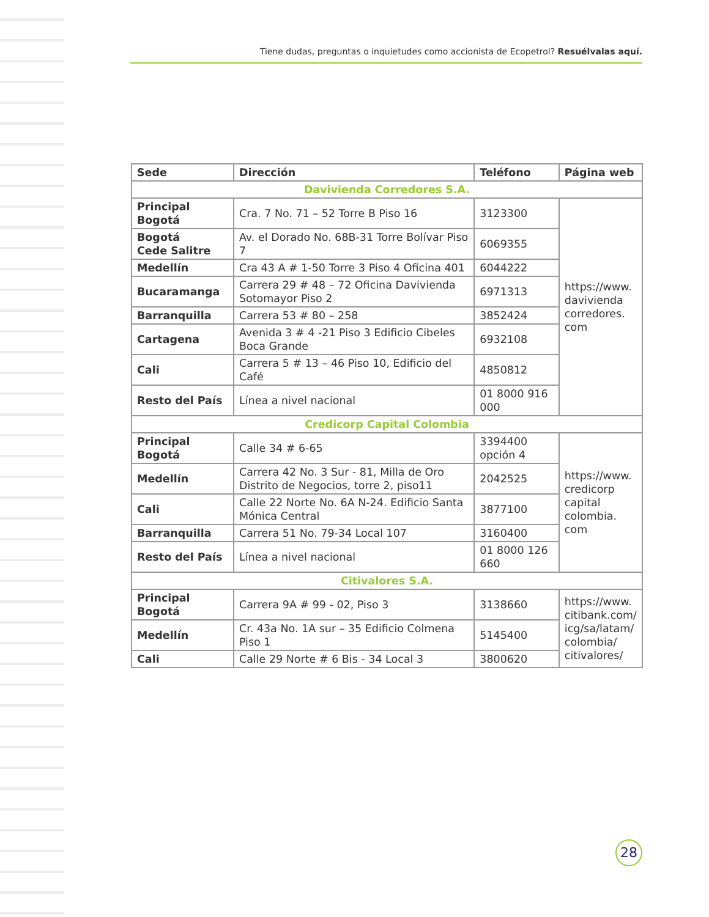Tiene dudas, preguntas o inquietudes como accionista de Ecopetrol? Resuélvalas aquí.
| Sede | Dirección | Teléfono | Página web |
| --- | --- | --- | --- |
| Davivienda Corredores S.A. | | | |
| Principal Bogotá | Cra. 7 No. 71 – 52 Torre B Piso 16 | 3123300 | https://www. davivienda corredores. com |
| Bogotá Cede Salitre | Av. el Dorado No. 68B-31 Torre Bolívar Piso 7 | 6069355 | |
| Medellín | Cra 43 A # 1-50 Torre 3 Piso 4 Oficina 401 | 6044222 | |
| Bucaramanga | Carrera 29 # 48 – 72 Oficina Davivienda Sotomayor Piso 2 | 6971313 | |
| Barranquilla | Carrera 53 # 80 – 258 | 3852424 | |
| Cartagena | Avenida 3 # 4 -21 Piso 3 Edificio Cibeles Boca Grande | 6932108 | |
| Cali | Carrera 5 # 13 – 46 Piso 10, Edificio del Café | 4850812 | |
| Resto del País | Línea a nivel nacional | 01 8000 916 000 | |
| Credicorp Capital Colombia | | | |
| Principal Bogotá | Calle 34 # 6-65 | 3394400 opción 4 | https://www. credicorp capital colombia. com |
| Medellín | Carrera 42 No. 3 Sur - 81, Milla de Oro Distrito de Negocios, torre 2, piso11 | 2042525 | |
| Cali | Calle 22 Norte No. 6A N-24. Edificio Santa Mónica Central | 3877100 | |
| Barranquilla | Carrera 51 No. 79-34 Local 107 | 3160400 | |
| Resto del País | Línea a nivel nacional | 01 8000 126 660 | |
| Citivalores S.A. | | | |
| Principal Bogotá | Carrera 9A # 99 - 02, Piso 3 | 3138660 | https://www. citibank.com/ icg/sa/latam/ colombia/ citivalores/ |
| Medellín | Cr. 43a No. 1A sur – 35 Edificio Colmena Piso 1 | 5145400 | |
| Cali | Calle 29 Norte # 6 Bis - 34 Local 3 | 3800620 | |
28